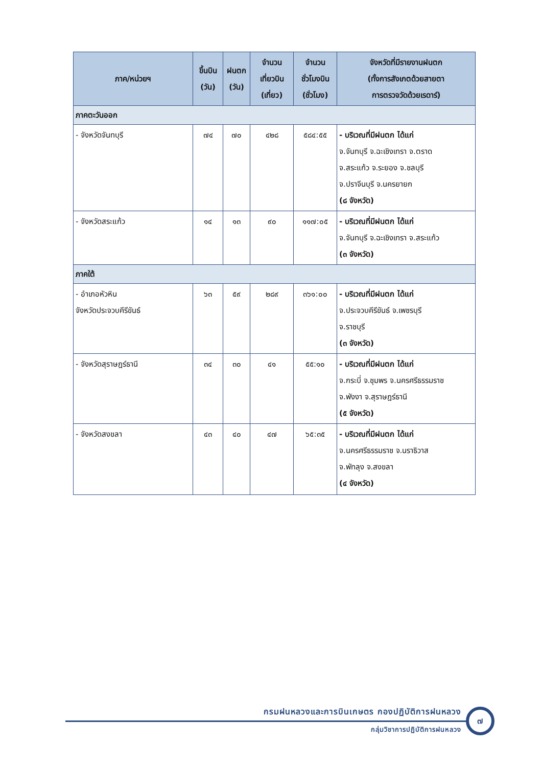| ภาค/หน่วยฯ | ขึ้นบิน (วัน) | ฝนตก (วัน) | จำนวน เที่ยวบิน (เที่ยว) | จำนวน ชั่วโมงบิน (ชั่วโมง) | จังหวัดที่มีรายงานฝนตก (ทั้งการสังเกตด้วยสายตา การตรวจวัดด้วยเรดาร์) |
| --- | --- | --- | --- | --- | --- |
| ภาคตะวันออก | | | | | |
| - จังหวัดจันทบุรี | ๗๔ | ๗๐ | ๔๒๘ | ๕๘๔:๕๕ | - บริเวณที่มีฝนตก ได้แก่ จ.จันทบุรี จ.ฉะเชิงเทรา จ.ตราด จ.สระแก้ว จ.ระยอง จ.ชลบุรี จ.ปราจีนบุรี จ.นครยายก (๘ จังหวัด) |
| - จังหวัดสระแก้ว | ๑๔ | ๑๓ | ๙๐ | ๑๑๗:๐๕ | - บริเวณที่มีฝนตก ได้แก่ จ.จันทบุรี จ.ฉะเชิงเทรา จ.สระแก้ว (๓ จังหวัด) |
| ภาคใต้ | | | | | |
| - อำเภอหัวหิน จังหวัดประจวบคีรีขันธ์ | ๖๓ | ๕๙ | ๒๘๙ | ๓๖๑:๐๐ | - บริเวณที่มีฝนตก ได้แก่ จ.ประจวบคีรีขันธ์ จ.เพชรบุรี จ.ราชบุรี (๓ จังหวัด) |
| - จังหวัดสุราษฎร์ธานี | ๓๔ | ๓๐ | ๔๑ | ๕๕:๑๐ | - บริเวณที่มีฝนตก ได้แก่ จ.กระบี่ จ.ชุมพร จ.นครศรีธรรมราช จ.พังงา จ.สุราษฎร์ธานี (๕ จังหวัด) |
| - จังหวัดสงขลา | ๔๓ | ๔๐ | ๔๗ | ๖๕:๓๕ | - บริเวณที่มีฝนตก ได้แก่ จ.นครศรีธรรมราช จ.นราธิวาส จ.พัทลุง จ.สงขลา (๔ จังหวัด) |
กรมฝนหลวงและการบินเกษตร กองปฏิบัติการฝนหลวง
กลุ่มวิชาการปฏิบัติการฝนหลวง
๗